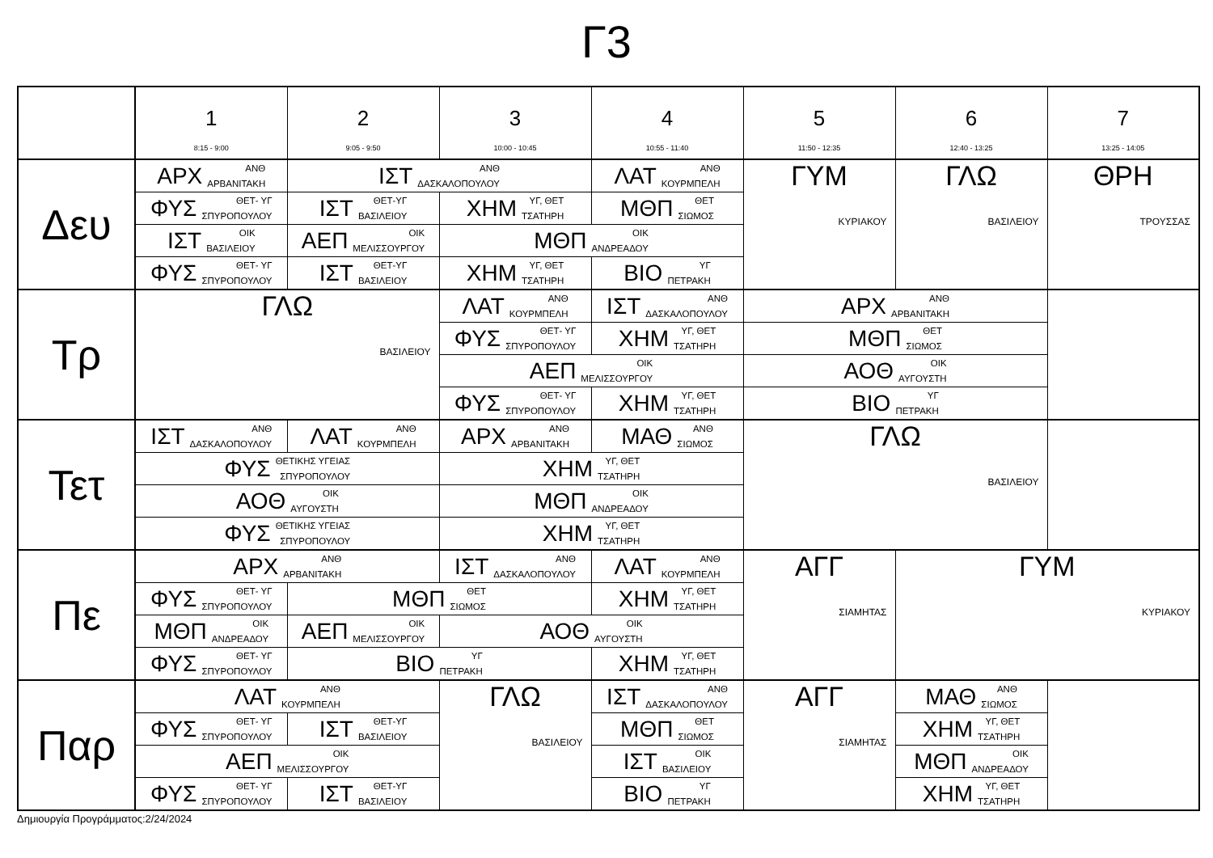Γ3
| | 1 8:15 - 9:00 | 2 9:05 - 9:50 | 3 10:00 - 10:45 | 4 10:55 - 11:40 | 5 11:50 - 12:35 | 6 12:40 - 13:25 | 7 13:25 - 14:05 |
| --- | --- | --- | --- | --- | --- | --- | --- |
| Δευ | ΑΡΧ ΑΝΘ ΑΡΒΑΝΙΤΑΚΗ | ΙΣΤ ΑΝΘ ΔΑΣΚΑΛΟΠΟΥΛΟΥ | | ΛΑΤ ΑΝΘ ΚΟΥΡΜΠΕΛΗ | ΓΥΜ ΚΥΡΙΑΚΟΥ | ΓΛΩ ΒΑΣΙΛΕΙΟΥ | ΘΡΗ ΤΡΟΥΣΣΑΣ |
| | ΦΥΣ ΘΕΤ- ΥΓ ΣΠΥΡΟΠΟΥΛΟΥ | ΙΣΤ ΘΕΤ-ΥΓ ΒΑΣΙΛΕΙΟΥ | ΧΗΜ ΥΓ, ΘΕΤ ΤΣΑΤΗΡΗ | ΜΘΠ ΘΕΤ ΣΙΩΜΟΣ | | | |
| | ΙΣΤ ΟΙΚ ΒΑΣΙΛΕΙΟΥ | ΑΕΠ ΟΙΚ ΜΕΛΙΣΣΟΥΡΓΟΥ | ΜΘΠ ΟΙΚ ΑΝΔΡΕΑΔΟΥ | | | | |
| | ΦΥΣ ΘΕΤ- ΥΓ ΣΠΥΡΟΠΟΥΛΟΥ | ΙΣΤ ΘΕΤ-ΥΓ ΒΑΣΙΛΕΙΟΥ | ΧΗΜ ΥΓ, ΘΕΤ ΤΣΑΤΗΡΗ | ΒΙΟ ΥΓ ΠΕΤΡΑΚΗ | | | |
| Τρ | ΓΛΩ ΒΑΣΙΛΕΙΟΥ | | ΛΑΤ ΑΝΘ ΚΟΥΡΜΠΕΛΗ | ΙΣΤ ΑΝΘ ΔΑΣΚΑΛΟΠΟΥΛΟΥ | ΑΡΧ ΑΝΘ ΑΡΒΑΝΙΤΑΚΗ | | |
| | | | ΦΥΣ ΘΕΤ- ΥΓ ΣΠΥΡΟΠΟΥΛΟΥ | ΧΗΜ ΥΓ, ΘΕΤ ΤΣΑΤΗΡΗ | ΜΘΠ ΘΕΤ ΣΙΩΜΟΣ | | |
| | | | ΑΕΠ ΟΙΚ ΜΕΛΙΣΣΟΥΡΓΟΥ | | ΑΟΘ ΟΙΚ ΑΥΓΟΥΣΤΗ | | |
| | | | ΦΥΣ ΘΕΤ- ΥΓ ΣΠΥΡΟΠΟΥΛΟΥ | ΧΗΜ ΥΓ, ΘΕΤ ΤΣΑΤΗΡΗ | ΒΙΟ ΥΓ ΠΕΤΡΑΚΗ | | |
| Τετ | ΙΣΤ ΑΝΘ ΔΑΣΚΑΛΟΠΟΥΛΟΥ | ΛΑΤ ΑΝΘ ΚΟΥΡΜΠΕΛΗ | ΑΡΧ ΑΝΘ ΑΡΒΑΝΙΤΑΚΗ | ΜΑΘ ΑΝΘ ΣΙΩΜΟΣ | ΓΛΩ ΒΑΣΙΛΕΙΟΥ | | |
| | ΦΥΣ ΘΕΤΙΚΗΣ ΥΓΕΙΑΣ ΣΠΥΡΟΠΟΥΛΟΥ | | ΧΗΜ ΥΓ, ΘΕΤ ΤΣΑΤΗΡΗ | | | | |
| | ΑΟΘ ΟΙΚ ΑΥΓΟΥΣΤΗ | | ΜΘΠ ΟΙΚ ΑΝΔΡΕΑΔΟΥ | | | | |
| | ΦΥΣ ΘΕΤΙΚΗΣ ΥΓΕΙΑΣ ΣΠΥΡΟΠΟΥΛΟΥ | | ΧΗΜ ΥΓ, ΘΕΤ ΤΣΑΤΗΡΗ | | | | |
| Πε | ΑΡΧ ΑΝΘ ΑΡΒΑΝΙΤΑΚΗ | | ΙΣΤ ΑΝΘ ΔΑΣΚΑΛΟΠΟΥΛΟΥ | ΛΑΤ ΑΝΘ ΚΟΥΡΜΠΕΛΗ | ΑΓΓ ΣΙΑΜΗΤΑΣ | ΓΥΜ ΚΥΡΙΑΚΟΥ | |
| | ΦΥΣ ΘΕΤ- ΥΓ ΣΠΥΡΟΠΟΥΛΟΥ | ΜΘΠ ΘΕΤ ΣΙΩΜΟΣ | | ΧΗΜ ΥΓ, ΘΕΤ ΤΣΑΤΗΡΗ | | | |
| | ΜΘΠ ΟΙΚ ΑΝΔΡΕΑΔΟΥ | ΑΕΠ ΟΙΚ ΜΕΛΙΣΣΟΥΡΓΟΥ | ΑΟΘ ΟΙΚ ΑΥΓΟΥΣΤΗ | | | | |
| | ΦΥΣ ΘΕΤ- ΥΓ ΣΠΥΡΟΠΟΥΛΟΥ | ΒΙΟ ΥΓ ΠΕΤΡΑΚΗ | | ΧΗΜ ΥΓ, ΘΕΤ ΤΣΑΤΗΡΗ | | | |
| Παρ | ΛΑΤ ΑΝΘ ΚΟΥΡΜΠΕΛΗ | | ΓΛΩ ΒΑΣΙΛΕΙΟΥ | ΙΣΤ ΑΝΘ ΔΑΣΚΑΛΟΠΟΥΛΟΥ | ΑΓΓ ΣΙΑΜΗΤΑΣ | ΜΑΘ ΑΝΘ ΣΙΩΜΟΣ | |
| | ΦΥΣ ΘΕΤ- ΥΓ ΣΠΥΡΟΠΟΥΛΟΥ | ΙΣΤ ΘΕΤ-ΥΓ ΒΑΣΙΛΕΙΟΥ | | ΜΘΠ ΘΕΤ ΣΙΩΜΟΣ | | ΧΗΜ ΥΓ, ΘΕΤ ΤΣΑΤΗΡΗ | |
| | ΑΕΠ ΟΙΚ ΜΕΛΙΣΣΟΥΡΓΟΥ | | | ΙΣΤ ΟΙΚ ΒΑΣΙΛΕΙΟΥ | | ΜΘΠ ΟΙΚ ΑΝΔΡΕΑΔΟΥ | |
| | ΦΥΣ ΘΕΤ- ΥΓ ΣΠΥΡΟΠΟΥΛΟΥ | ΙΣΤ ΘΕΤ-ΥΓ ΒΑΣΙΛΕΙΟΥ | | ΒΙΟ ΥΓ ΠΕΤΡΑΚΗ | | ΧΗΜ ΥΓ, ΘΕΤ ΤΣΑΤΗΡΗ | |
Δημιουργία Προγράμματος:2/24/2024